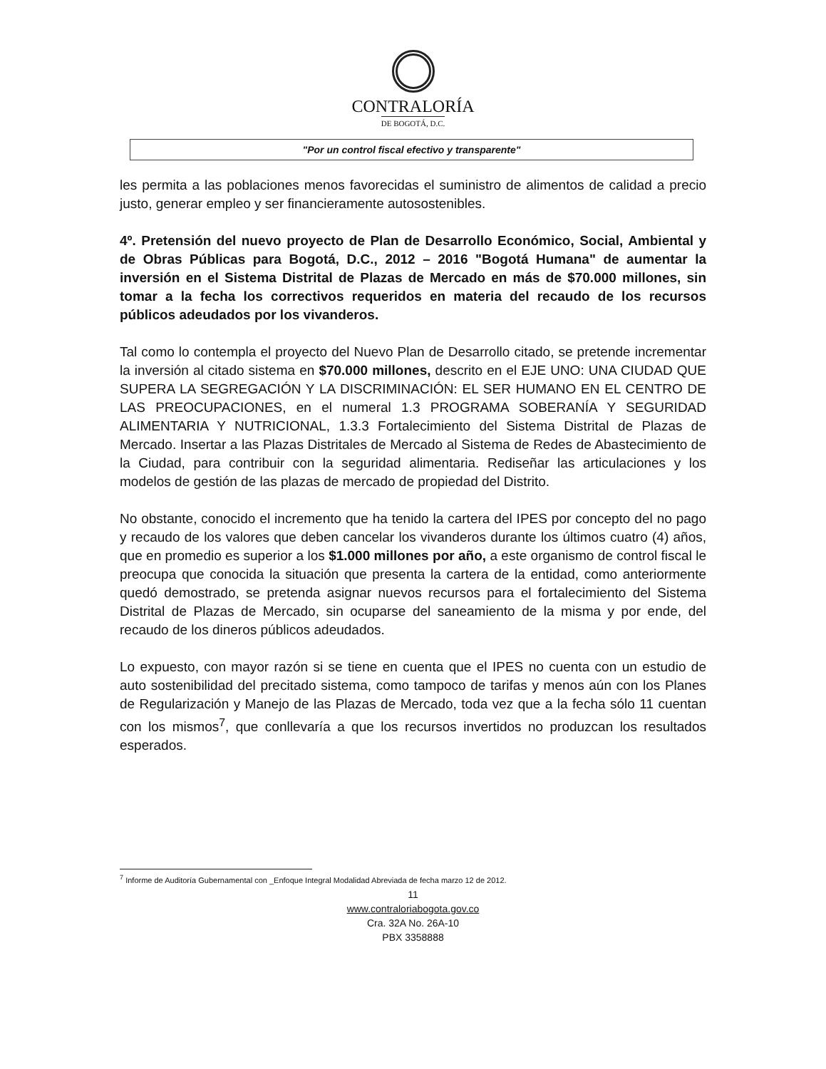CONTRALORÍA
DE BOGOTÁ, D.C.
"Por un control fiscal efectivo y transparente"
les permita a las poblaciones menos favorecidas el suministro de alimentos de calidad a precio justo, generar empleo y ser financieramente autosostenibles.
4º. Pretensión del nuevo proyecto de Plan de Desarrollo Económico, Social, Ambiental y de Obras Públicas para Bogotá, D.C., 2012 – 2016 "Bogotá Humana" de aumentar la inversión en el Sistema Distrital de Plazas de Mercado en más de $70.000 millones, sin tomar a la fecha los correctivos requeridos en materia del recaudo de los recursos públicos adeudados por los vivanderos.
Tal como lo contempla el proyecto del Nuevo Plan de Desarrollo citado, se pretende incrementar la inversión al citado sistema en $70.000 millones, descrito en el EJE UNO: UNA CIUDAD QUE SUPERA LA SEGREGACIÓN Y LA DISCRIMINACIÓN: EL SER HUMANO EN EL CENTRO DE LAS PREOCUPACIONES, en el numeral 1.3 PROGRAMA SOBERANÍA Y SEGURIDAD ALIMENTARIA Y NUTRICIONAL, 1.3.3 Fortalecimiento del Sistema Distrital de Plazas de Mercado. Insertar a las Plazas Distritales de Mercado al Sistema de Redes de Abastecimiento de la Ciudad, para contribuir con la seguridad alimentaria. Rediseñar las articulaciones y los modelos de gestión de las plazas de mercado de propiedad del Distrito.
No obstante, conocido el incremento que ha tenido la cartera del IPES por concepto del no pago y recaudo de los valores que deben cancelar los vivanderos durante los últimos cuatro (4) años, que en promedio es superior a los $1.000 millones por año, a este organismo de control fiscal le preocupa que conocida la situación que presenta la cartera de la entidad, como anteriormente quedó demostrado, se pretenda asignar nuevos recursos para el fortalecimiento del Sistema Distrital de Plazas de Mercado, sin ocuparse del saneamiento de la misma y por ende, del recaudo de los dineros públicos adeudados.
Lo expuesto, con mayor razón si se tiene en cuenta que el IPES no cuenta con un estudio de auto sostenibilidad del precitado sistema, como tampoco de tarifas y menos aún con los Planes de Regularización y Manejo de las Plazas de Mercado, toda vez que a la fecha sólo 11 cuentan con los mismos<sup>7</sup>, que conllevaría a que los recursos invertidos no produzcan los resultados esperados.
<sup>7</sup> Informe de Auditoría Gubernamental con _Enfoque Integral Modalidad Abreviada de fecha marzo 12 de 2012.
11
www.contraloriabogota.gov.co
Cra. 32A No. 26A-10
PBX 3358888